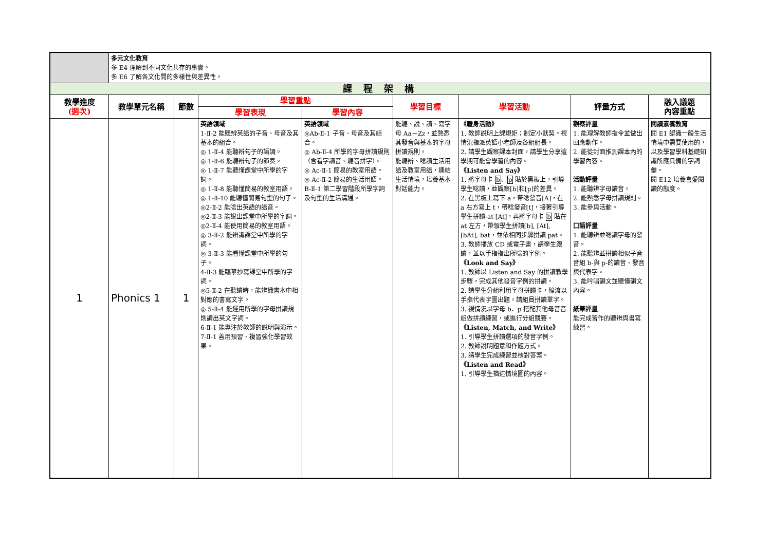| | 多元文化教育 多 E4 理解到不同文化共存的事實。 多 E6 了解各文化間的多樣性與差異性。 | | | | | | | |
| 課 程 架 構 | | | | | | | | |
| 教學進度 (週次) | 教學單元名稱 | 節數 | 學習重點 | | 學習目標 | 學習活動 | 評量方式 | 融入議題 內容重點 |
| | | | 學習表現 | 學習內容 | | | | |
| 1 | Phonics 1 | 1 | 英語領域 1-Ⅱ-2 能聽辨英語的子音、母音及其基本的組合。 ◎ 1-Ⅱ-4 能聽辨句子的語調。 ◎ 1-Ⅱ-6 能聽辨句子的節奏。 ◎ 1-Ⅱ-7 能聽懂課堂中所學的字詞。 ◎ 1-Ⅱ-8 能聽懂簡易的教室用語。 ◎ 1-Ⅱ-10 能聽懂簡易句型的句子。 ◎2-Ⅱ-2 能唸出英語的語音。 ◎2-Ⅱ-3 能說出課堂中所學的字詞。 ◎2-Ⅱ-4 能使用簡易的教室用語。 ◎ 3-Ⅱ-2 能辨識課堂中所學的字詞。 ◎ 3-Ⅱ-3 能看懂課堂中所學的句子。 4-Ⅱ-3 能臨摹抄寫課堂中所學的字詞。 ◎5-Ⅱ-2 在聽讀時，能辨識書本中相對應的書寫文字。 ◎ 5-Ⅱ-4 能運用所學的字母拼讀規則讀出英文字詞。 6-Ⅱ-1 能專注於教師的說明與演示。 7-Ⅱ-1 善用預習、複習強化學習效果。 | 英語領域 ◎Ab-Ⅱ-1 子音、母音及其組合。 ◎ Ab-Ⅱ-4 所學的字母拼讀規則（含看字讀音、聽音拼字）。 ◎ Ac-Ⅱ-1 簡易的教室用語。 ◎ Ac-Ⅱ-2 簡易的生活用語。 B-Ⅱ-1 第二學習階段所學字詞及句型的生活溝通。 | 能聽、說、讀、寫字母 Aa－Zz，並熟悉其發音與基本的字母拼讀規則。 能聽辨、唸讀生活用語及教室用語，連結生活情境，培養基本對話能力。 | 《暖身活動》 1. 教師說明上課規矩；制定小默契。視情況指派英語小老師及各組組長。 2. 請學生觀察課本封面，請學生分享這學期可能會學習的內容。 《Listen and Say》 1. 將字母卡 b 、 p 貼於黑板上，引導學生唸讀，並觀察[b]和[p]的差異。 2. 在黑板上寫下 a，帶唸發音[A]，在 a 右方寫上 t，帶唸發音[t]，接著引導學生拼讀-at [At]，再將字母卡 b 貼在 at 左方，帶領學生拼讀[b], [At], [bAt], bat，並依相同步驟拼讀 pat。 3. 教師播放 CD 或電子書，請學生跟讀，並以手指指出所唸的字例。 《Look and Say》 1. 教師以 Listen and Say 的拼讀教學步驟，完成其他發音字例的拼讀。 2. 請學生分組利用字母拼讀卡，輪流以手指代表字圖出題，請組員拼讀單字。 3. 視情況以字母 b、p 搭配其他母音音組做拼讀練習，或進行分組競賽。 《Listen, Match, and Write》 1. 引導學生拼讀選項的發音字例。 2. 教師說明題意和作題方式。 3. 請學生完成練習並核對答案。 《Listen and Read》 1. 引導學生描述情境圖的內容。 | 觀察評量 1. 能理解教師指令並做出回應動作。 2. 能從封面推測課本內的學習內容。 活動評量 1. 能聽辨字母讀音。 2. 能熟悉字母拼讀規則。 3. 能參與活動。 口語評量 1. 能聽辨並唸讀字母的發音。 2. 能聽辨並拼讀相似子音音組 b-與 p-的讀音、發音與代表字。 3. 能吟唱韻文並聽懂韻文內容。 紙筆評量 能完成習作的聽辨與書寫練習。 | 閱讀素養教育 閱 E1 認識一般生活情境中需要使用的，以及學習學科基礎知識所應具備的字詞彙。 閱 E12 培養喜愛閱讀的態度。 |